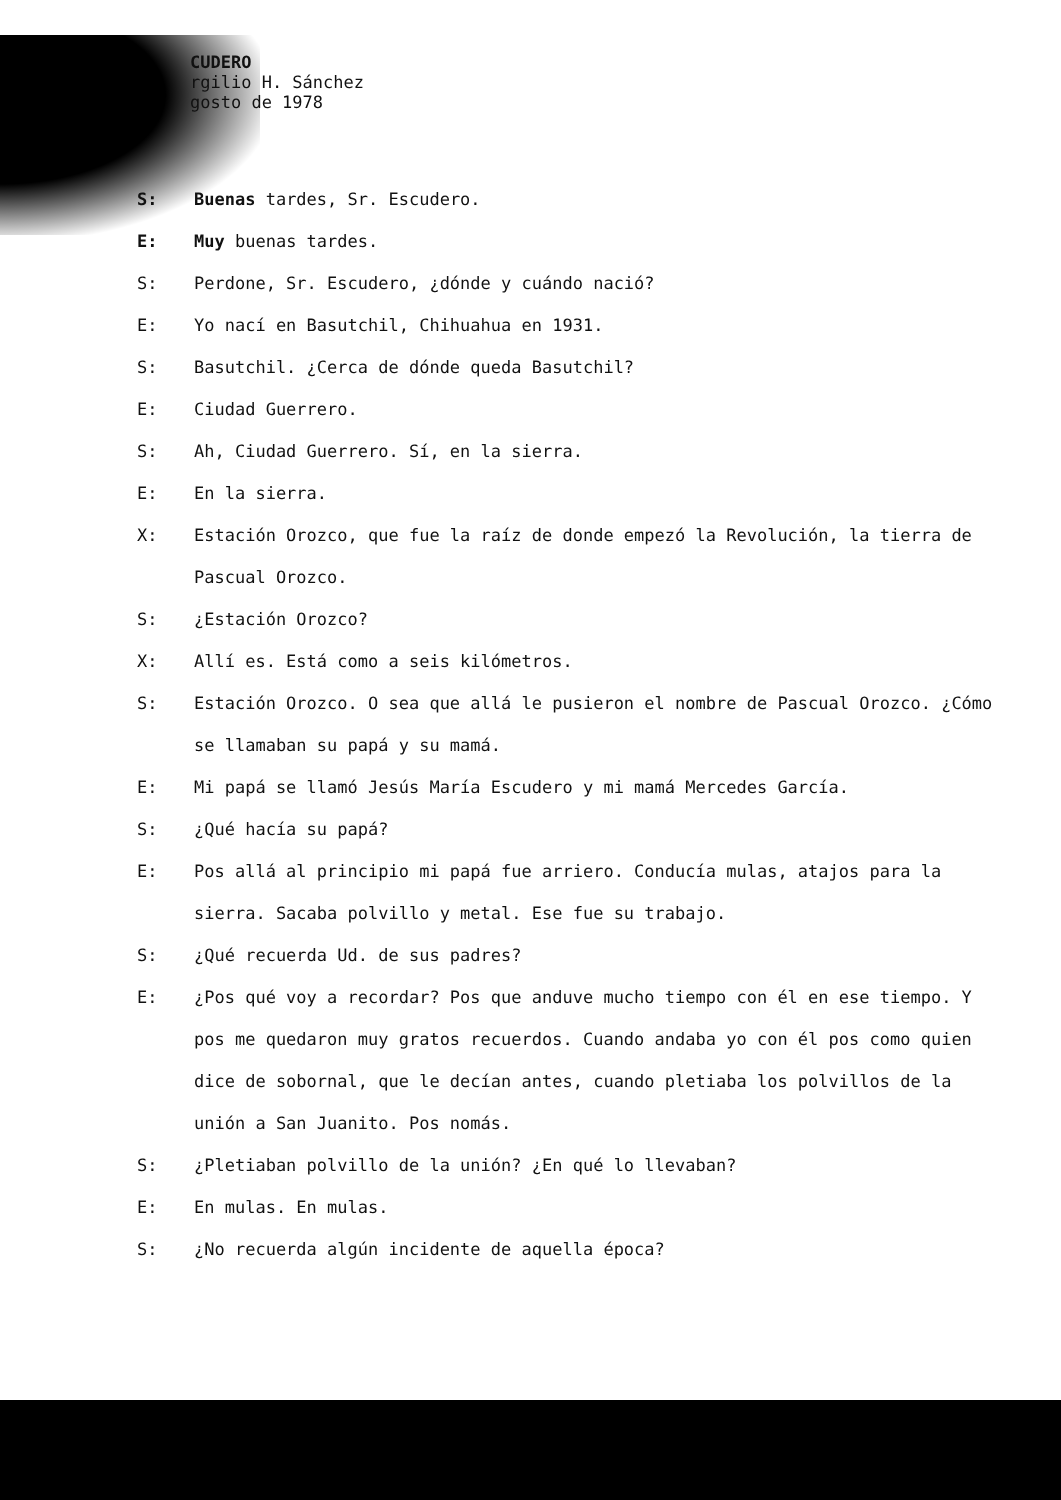CUDERO
rgilio H. Sánchez
gosto de 1978
S: Buenas tardes, Sr. Escudero.
E: Muy buenas tardes.
S: Perdone, Sr. Escudero, ¿dónde y cuándo nació?
E: Yo nací en Basutchil, Chihuahua en 1931.
S: Basutchil. ¿Cerca de dónde queda Basutchil?
E: Ciudad Guerrero.
S: Ah, Ciudad Guerrero. Sí, en la sierra.
E: En la sierra.
X: Estación Orozco, que fue la raíz de donde empezó la Revolución, la tierra de Pascual Orozco.
S: ¿Estación Orozco?
X: Allí es. Está como a seis kilómetros.
S: Estación Orozco. O sea que allá le pusieron el nombre de Pascual Orozco. ¿Cómo se llamaban su papá y su mamá.
E: Mi papá se llamó Jesús María Escudero y mi mamá Mercedes García.
S: ¿Qué hacía su papá?
E: Pos allá al principio mi papá fue arriero. Conducía mulas, atajos para la sierra. Sacaba polvillo y metal. Ese fue su trabajo.
S: ¿Qué recuerda Ud. de sus padres?
E: ¿Pos qué voy a recordar? Pos que anduve mucho tiempo con él en ese tiempo. Y pos me quedaron muy gratos recuerdos. Cuando andaba yo con él pos como quien dice de sobornal, que le decían antes, cuando pletiaba los polvillos de la unión a San Juanito. Pos nomás.
S: ¿Pletiaban polvillo de la unión? ¿En qué lo llevaban?
E: En mulas. En mulas.
S: ¿No recuerda algún incidente de aquella época?